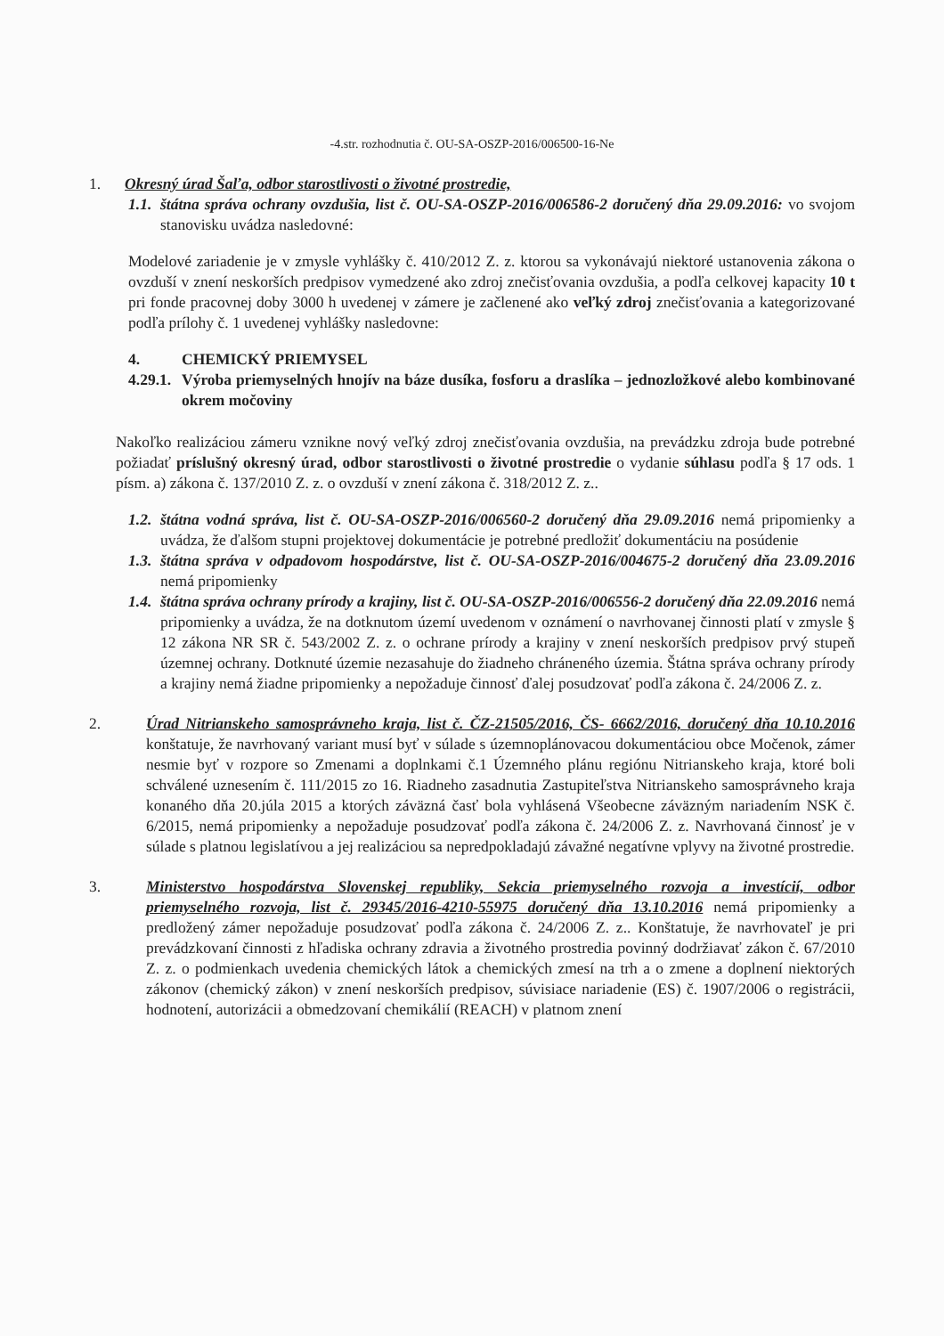-4.str. rozhodnutia č. OU-SA-OSZP-2016/006500-16-Ne
1. Okresný úrad Šaľa, odbor starostlivosti o životné prostredie,
1.1.
štátna správa ochrany ovzdušia, list č. OU-SA-OSZP-2016/006586-2 doručený dňa 29.09.2016: vo svojom stanovisku uvádza nasledovné:
Modelové zariadenie je v zmysle vyhlášky č. 410/2012 Z. z. ktorou sa vykonávajú niektoré ustanovenia zákona o ovzduší v znení neskorších predpisov vymedzené ako zdroj znečisťovania ovzdušia, a podľa celkovej kapacity 10 t pri fonde pracovnej doby 3000 h uvedenej v zámere je začlenené ako veľký zdroj znečisťovania a kategorizované podľa prílohy č. 1 uvedenej vyhlášky nasledovne:
4. CHEMICKÝ PRIEMYSEL
4.29.1.
Výroba priemyselných hnojív na báze dusíka, fosforu a draslíka – jednozložkové alebo kombinované okrem močoviny
Nakoľko realizáciou zámeru vznikne nový veľký zdroj znečisťovania ovzdušia, na prevádzku zdroja bude potrebné požiadať príslušný okresný úrad, odbor starostlivosti o životné prostredie o vydanie súhlasu podľa § 17 ods. 1 písm. a) zákona č. 137/2010 Z. z. o ovzduší v znení zákona č. 318/2012 Z. z..
1.2.
štátna vodná správa, list č. OU-SA-OSZP-2016/006560-2 doručený dňa 29.09.2016 nemá pripomienky a uvádza, že ďalšom stupni projektovej dokumentácie je potrebné predložiť dokumentáciu na posúdenie
1.3.
štátna správa v odpadovom hospodárstve, list č. OU-SA-OSZP-2016/004675-2 doručený dňa 23.09.2016 nemá pripomienky
1.4.
štátna správa ochrany prírody a krajiny, list č. OU-SA-OSZP-2016/006556-2 doručený dňa 22.09.2016 nemá pripomienky a uvádza, že na dotknutom území uvedenom v oznámení o navrhovanej činnosti platí v zmysle § 12 zákona NR SR č. 543/2002 Z. z. o ochrane prírody a krajiny v znení neskorších predpisov prvý stupeň územnej ochrany. Dotknuté územie nezasahuje do žiadneho chráneného územia. Štátna správa ochrany prírody a krajiny nemá žiadne pripomienky a nepožaduje činnosť ďalej posudzovať podľa zákona č. 24/2006 Z. z.
2. Úrad Nitrianskeho samosprávneho kraja, list č. ČZ-21505/2016, ČS- 6662/2016, doručený dňa 10.10.2016 konštatuje, že navrhovaný variant musí byť v súlade s územnoplánovacou dokumentáciou obce Močenok, zámer nesmie byť v rozpore so Zmenami a doplnkami č.1 Územného plánu regiónu Nitrianskeho kraja, ktoré boli schválené uznesením č. 111/2015 zo 16. Riadneho zasadnutia Zastupiteľstva Nitrianskeho samosprávneho kraja konaného dňa 20.júla 2015 a ktorých záväzná časť bola vyhlásená Všeobecne záväzným nariadením NSK č. 6/2015, nemá pripomienky a nepožaduje posudzovať podľa zákona č. 24/2006 Z. z. Navrhovaná činnosť je v súlade s platnou legislatívou a jej realizáciou sa nepredpokladajú závažné negatívne vplyvy na životné prostredie.
3. Ministerstvo hospodárstva Slovenskej republiky, Sekcia priemyselného rozvoja a investícií, odbor priemyselného rozvoja, list č. 29345/2016-4210-55975 doručený dňa 13.10.2016 nemá pripomienky a predložený zámer nepožaduje posudzovať podľa zákona č. 24/2006 Z. z.. Konštatuje, že navrhovateľ je pri prevádzkovaní činnosti z hľadiska ochrany zdravia a životného prostredia povinný dodržiavať zákon č. 67/2010 Z. z. o podmienkach uvedenia chemických látok a chemických zmesí na trh a o zmene a doplnení niektorých zákonov (chemický zákon) v znení neskorších predpisov, súvisiace nariadenie (ES) č. 1907/2006 o registrácii, hodnotení, autorizácii a obmedzovaní chemikálií (REACH) v platnom znení